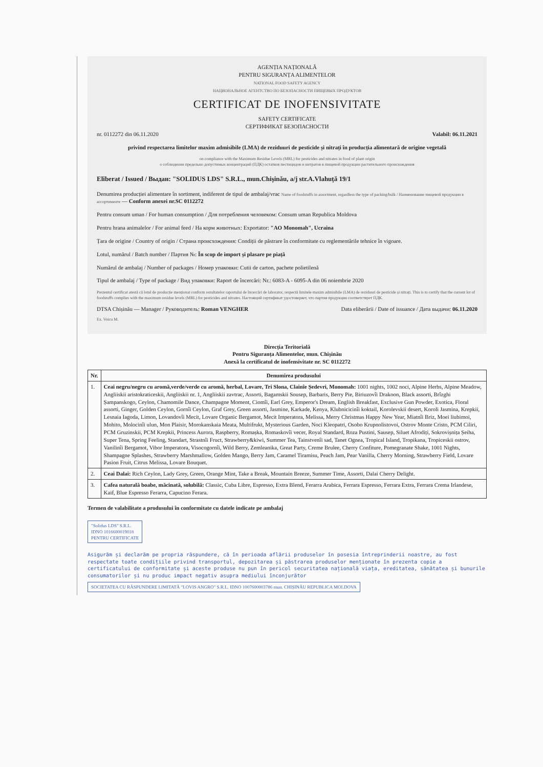AGENȚIA NAȚIONALĂ
PENTRU SIGURANȚA ALIMENTELOR
NATIONAL FOOD SAFETY AGENCY
НАЦИОНАЛЬНОЕ АГЕНТСТВО ПО БЕЗОПАСНОСТИ ПИЩЕВЫХ ПРОДУКТОВ
CERTIFICAT DE INOFENSIVITATE
SAFETY CERTIFICATE
СЕРТИФИКАТ БЕЗОПАСНОСТИ
nr. 0112272 din 06.11.2020 Valabil: 06.11.2021
privind respectarea limitelor maxim admisibile (LMA) de reziduuri de pesticide și nitrați în producția alimentară de origine vegetală
on compliance with the Maximum Residue Levels (MRL) for pesticides and nitrates in food of plant origin
о соблюдении предельно допустимых концентраций (ПДК) остатков пестицидов и нитратов в пищевой продукции растительного происхождения
Eliberat / Issued / Выдан: "SOLIDUS LDS" S.R.L., mun.Chișinău, a/j str.A.Vlahuță 19/1
Denumirea producției alimentare în sortiment, indiferent de tipul de ambalaj/vrac Name of foodstuffs in assortment, regardless the type of packing/bulk / Наименование пищевой продукции в ассортименте — Conform anexei nr.SC 0112272
Pentru consum uman / For human consumption / Для потребления человеком: Consum uman Republica Moldova
Pentru hrana animalelor / For animal feed / На корм животных: Exportator: "AO Monomah", Ucraina
Țara de origine / Country of origin / Страна происхождения: Condiții de păstrare în conformitate cu reglementările tehnice în vigoare.
Lotul, numărul / Batch number / Партия №: În scop de import și plasare pe piață
Numărul de ambalaj / Number of packages / Номер упаковки: Cutii de carton, pachete polietilenă
Tipul de ambalaj / Type of package / Вид упаковки: Raport de încercări: Nr.: 6083-A - 6095-A din 06 noiembrie 2020
Prezentul certificat atestă că lotul de producție menționat conform rezultatelor raportului de încercări de laborator, respectă limitele maxim admisibile (LMA) de reziduuri de pesticide și nitrați. This is to certify that the current lot of foodstuffs complies with the maximum residue levels (MRL) for pesticides and nitrates. Настоящий сертификат удостоверяет, что партия продукции соответствует ПДК.
DTSA Chișinău — Manager / Руководитель: Roman VENGHER Data eliberării / Date of issuance / Дата выдачи: 06.11.2020
Ex. Voicu M.
Direcția Teritorială
Pentru Siguranța Alimentelor, mun. Chișinău
Anexă la certificatul de inofensivitate nr. SC 0112272
| Nr. | Denumirea produsului |
| --- | --- |
| 1. | Ceai negru/negru cu aromă,verde/verde cu aromă, herbal, Lovare, Tri Slona, Clainîe Ședevri, Monomah: 1001 nights, 1002 noci, Alpine Herbs, Alpine Meadow, Angliiskii aristokraticeskii, Angliiskii nr. 1, Angliiskii zavtrac, Assorti, Bagamskii Sousep, Barbaris, Berry Pie, Biriuzovîi Drakoon, Black assorti, Brîzghi Șampanskogo, Ceylon, Chamomile Dance, Champagne Moment, Ciomîi, Earl Grey, Emperor's Dream, English Breakfast, Exclusive Gun Powder, Exotica, Floral assorti, Ginger, Golden Ceylon, Gornîi Ceylon, Graf Grey, Green assorti, Jasmine, Karkade, Kenya, Klubnicicinîi koktail, Korolevskii desert, Koroli Jasmina, Krepkii, Lesnaia Iagoda, Limon, Lovandovîi Mecit, Lovare Organic Bergamot, Mecit Imperatora, Melissa, Merry Christmas Happy New Year, Miatnîi Briz, Moei liubimoi, Mohito, Molocinîi ulun, Mon Plaisir, Morokanskaia Meata, Multifrukt, Mysterious Garden, Noci Kleopatri, Osobo Krupnolistovoi, Ostrov Monte Cristo, PCM Ciliri, PCM Gruzinskii, PCM Krepkii, Princess Aurora, Raspberry, Romașka, Romaskovîi vecer, Royal Standard, Roza Pustini, Sausep, Siluet Afrodiți, Sokrovișnița Șeiha, Super Tena, Spring Feeling, Standart, Strastnîi Fruct, Strawberry&kiwi, Summer Tea, Tainstvenîi sad, Tanet Ognea, Tropical Island, Tropikana, Tropiceskii ostrov, Vanilinîi Bergamot, Vibor Imperatora, Visocogornîi, Wild Berry, Zemleanika, Great Party, Creme Brulee, Cherry Confiture, Pomegranate Shake, 1001 Nights, Shampagne Splashes, Strawberry Marshmallow, Golden Mango, Berry Jam, Caramel Tiramisu, Peach Jam, Pear Vanilla, Cherry Morning, Strawberry Field, Lovare Pasion Fruit, Citrus Melissa, Lovare Bouquet. |
| 2. | Ceai Dalai: Rich Ceylon, Lady Grey, Green, Orange Mint, Take a Break, Mountain Breeze, Summer Time, Assorti, Dalai Cherry Delight. |
| 3. | Cafea naturală boabe, măcinată, solubilă: Classic, Cuba Libre, Espresso, Extra Blend, Ferarra Arabica, Ferrara Espresso, Ferrara Extra, Ferrara Crema Irlandese, Kaif, Blue Espresso Ferarra, Capucino Ferara. |
Termen de valabilitate a produsului în conformitate cu datele indicate pe ambalaj
"Solidus LDS" S.R.L.
IDNO 1016600019018
PENTRU CERTIFICATE
Asigurăm și declarăm pe propria răspundere, că în perioada aflării produselor în posesia întreprinderii noastre, au fost respectate toate condițiile privind transportul, depozitarea și păstrarea produselor menționate în prezenta copie a certificatului de conformitate și aceste produse nu pun în pericol securitatea națională viața, ereditatea, sănătatea și bunurile consumatorilor și nu produc impact negativ asupra mediului înconjurător
SOCIETATEA CU RĂSPUNDERE LIMITATĂ "LOVIS ANGRO" S.R.L. IDNO 1007600003786 mun. CHIȘINĂU REPUBLICA MOLDOVA